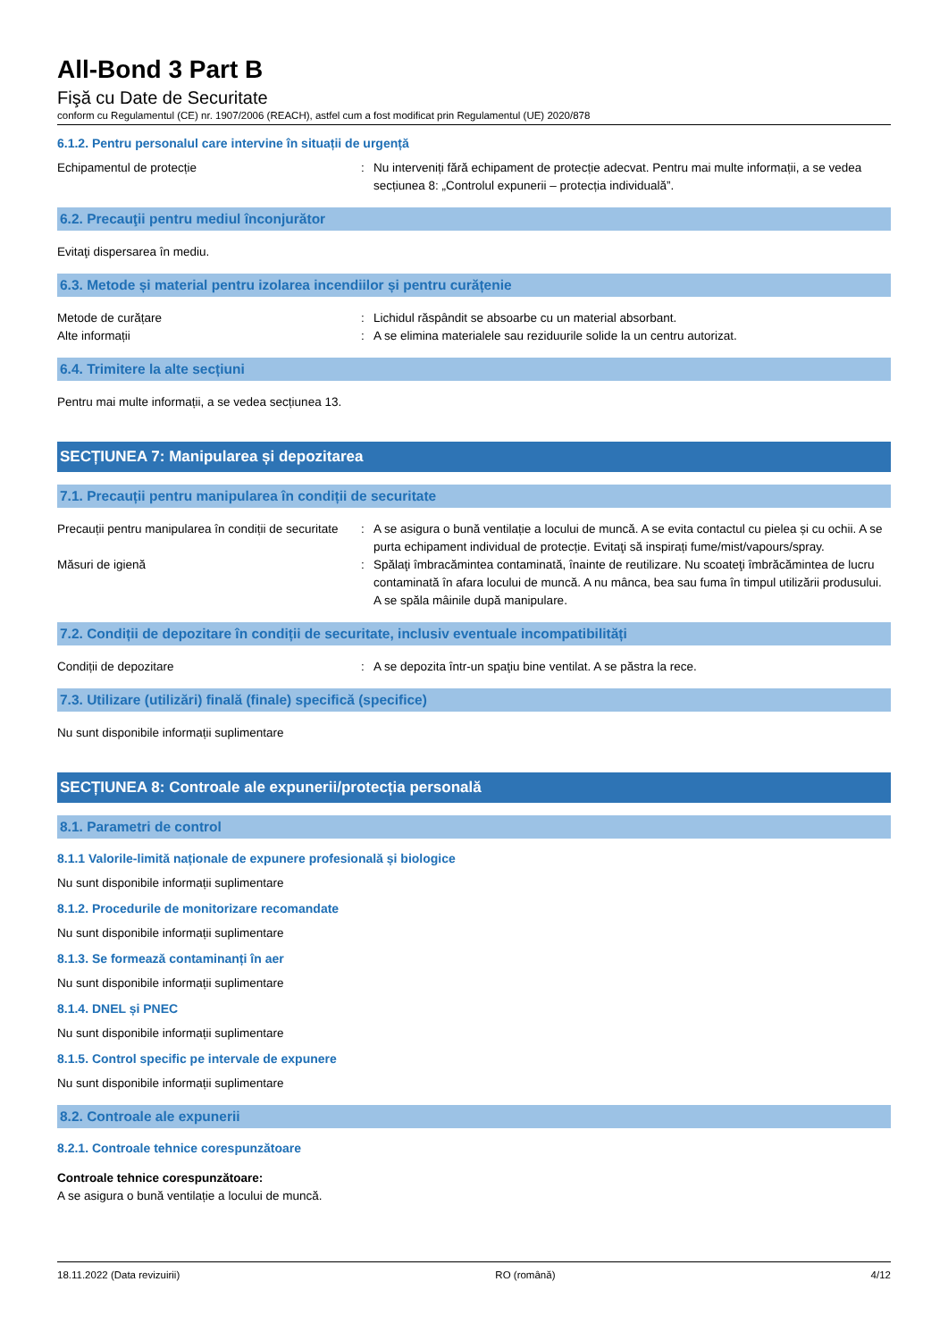All-Bond 3 Part B
Fişă cu Date de Securitate
conform cu Regulamentul (CE) nr. 1907/2006 (REACH), astfel cum a fost modificat prin Regulamentul (UE) 2020/878
6.1.2. Pentru personalul care intervine în situații de urgență
Echipamentul de protecție : Nu interveniți fără echipament de protecție adecvat. Pentru mai multe informații, a se vedea secțiunea 8: „Controlul expunerii – protecția individuală”.
6.2. Precauţii pentru mediul înconjurător
Evitaţi dispersarea în mediu.
6.3. Metode și material pentru izolarea incendiilor și pentru curățenie
Metode de curățare : Lichidul răspândit se absoarbe cu un material absorbant.
Alte informații : A se elimina materialele sau reziduurile solide la un centru autorizat.
6.4. Trimitere la alte secțiuni
Pentru mai multe informații, a se vedea secțiunea 13.
SECȚIUNEA 7: Manipularea și depozitarea
7.1. Precauții pentru manipularea în condiții de securitate
Precauții pentru manipularea în condiții de securitate
: A se asigura o bună ventilație a locului de muncă. A se evita contactul cu pielea și cu ochii. A se purta echipament individual de protecție. Evitaţi să inspirați fume/mist/vapours/spray.
Măsuri de igienă : Spălaţi îmbracămintea contaminată, înainte de reutilizare. Nu scoateţi îmbrăcămintea de lucru contaminată în afara locului de muncă. A nu mânca, bea sau fuma în timpul utilizării produsului. A se spăla mâinile după manipulare.
7.2. Condiții de depozitare în condiții de securitate, inclusiv eventuale incompatibilități
Condiții de depozitare : A se depozita într-un spaţiu bine ventilat. A se păstra la rece.
7.3. Utilizare (utilizări) finală (finale) specifică (specifice)
Nu sunt disponibile informații suplimentare
SECȚIUNEA 8: Controale ale expunerii/protecția personală
8.1. Parametri de control
8.1.1 Valorile-limită naționale de expunere profesională și biologice
Nu sunt disponibile informații suplimentare
8.1.2. Procedurile de monitorizare recomandate
Nu sunt disponibile informații suplimentare
8.1.3. Se formează contaminanți în aer
Nu sunt disponibile informații suplimentare
8.1.4. DNEL și PNEC
Nu sunt disponibile informații suplimentare
8.1.5. Control specific pe intervale de expunere
Nu sunt disponibile informații suplimentare
8.2. Controale ale expunerii
8.2.1. Controale tehnice corespunzătoare
Controale tehnice corespunzătoare:
A se asigura o bună ventilație a locului de muncă.
18.11.2022 (Data revizuirii) RO (română) 4/12